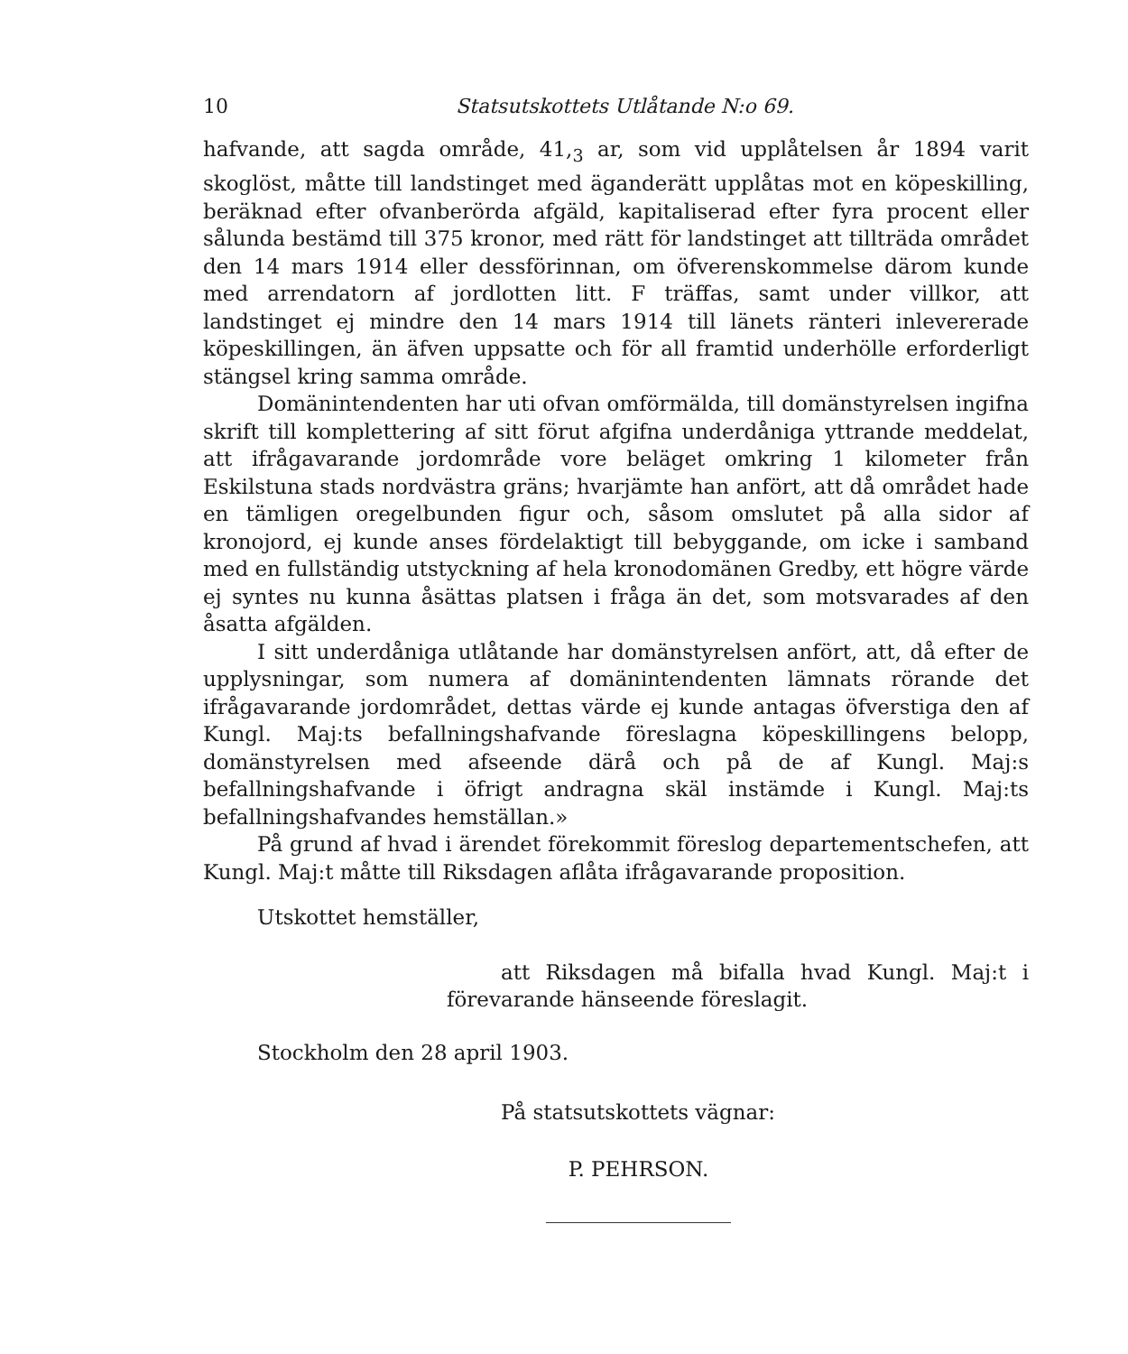10 Statsutskottets Utlåtande N:o 69.
hafvande, att sagda område, 41,<sub>3</sub> ar, som vid upplåtelsen år 1894 varit skoglöst, måtte till landstinget med äganderätt upplåtas mot en köpeskilling, beräknad efter ofvanberörda afgäld, kapitaliserad efter fyra procent eller sålunda bestämd till 375 kronor, med rätt för landstinget att tillträda området den 14 mars 1914 eller dessförinnan, om öfverenskommelse därom kunde med arrendatorn af jordlotten litt. F träffas, samt under villkor, att landstinget ej mindre den 14 mars 1914 till länets ränteri inlevererade köpeskillingen, än äfven uppsatte och för all framtid underhölle erforderligt stängsel kring samma område.
Domänintendenten har uti ofvan omförmälda, till domänstyrelsen ingifna skrift till komplettering af sitt förut afgifna underdåniga yttrande meddelat, att ifrågavarande jordområde vore beläget omkring 1 kilometer från Eskilstuna stads nordvästra gräns; hvarjämte han anfört, att då området hade en tämligen oregelbunden figur och, såsom omslutet på alla sidor af kronojord, ej kunde anses fördelaktigt till bebyggande, om icke i samband med en fullständig utstyckning af hela kronodomänen Gredby, ett högre värde ej syntes nu kunna åsättas platsen i fråga än det, som motsvarades af den åsatta afgälden.
I sitt underdåniga utlåtande har domänstyrelsen anfört, att, då efter de upplysningar, som numera af domänintendenten lämnats rörande det ifrågavarande jordområdet, dettas värde ej kunde antagas öfverstiga den af Kungl. Maj:ts befallningshafvande föreslagna köpeskillingens belopp, domänstyrelsen med afseende därå och på de af Kungl. Maj:s befallningshafvande i öfrigt andragna skäl instämde i Kungl. Maj:ts befallningshafvandes hemställan.»
På grund af hvad i ärendet förekommit föreslog departementschefen, att Kungl. Maj:t måtte till Riksdagen aflåta ifrågavarande proposition.
Utskottet hemställer,
att Riksdagen må bifalla hvad Kungl. Maj:t i förevarande hänseende föreslagit.
Stockholm den 28 april 1903.
På statsutskottets vägnar:
P. PEHRSON.